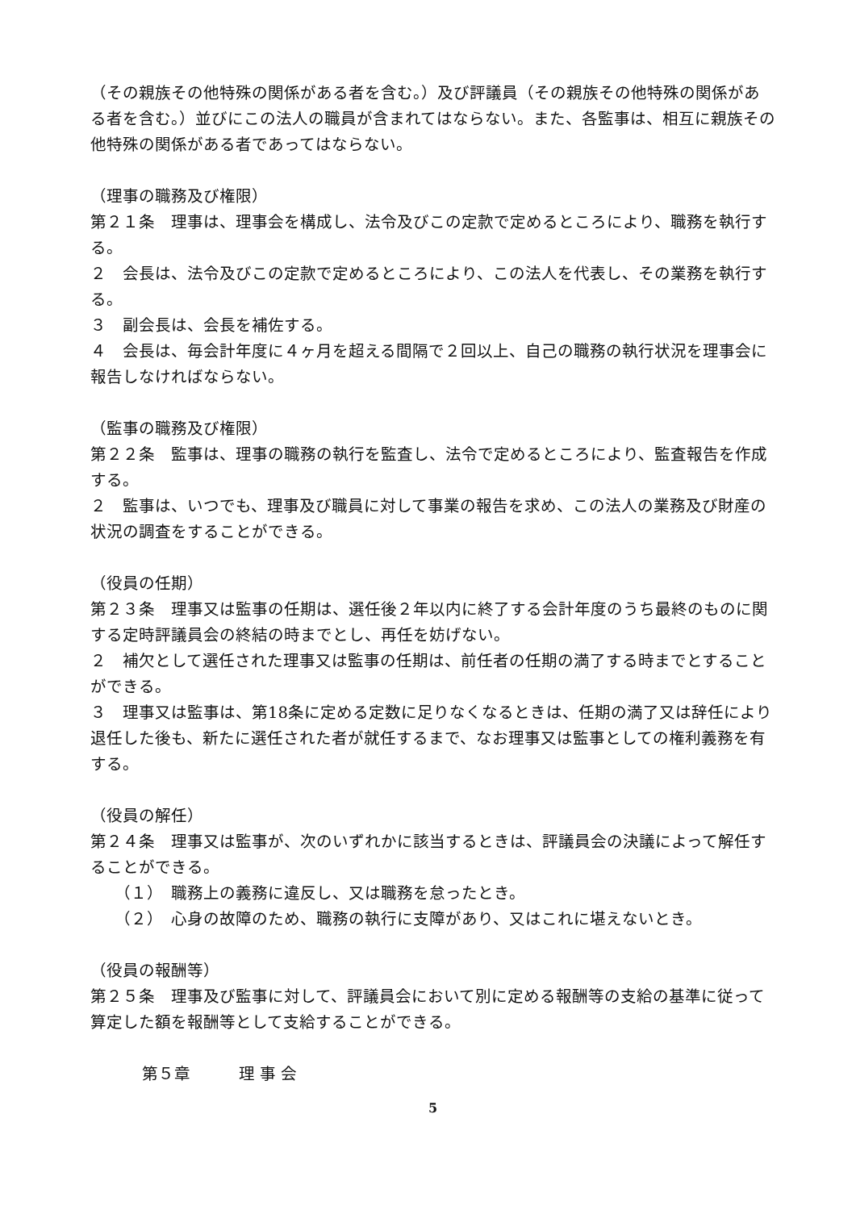（その親族その他特殊の関係がある者を含む。）及び評議員（その親族その他特殊の関係がある者を含む。）並びにこの法人の職員が含まれてはならない。また、各監事は、相互に親族その他特殊の関係がある者であってはならない。
（理事の職務及び権限）
第２１条　理事は、理事会を構成し、法令及びこの定款で定めるところにより、職務を執行する。
２　会長は、法令及びこの定款で定めるところにより、この法人を代表し、その業務を執行する。
３　副会長は、会長を補佐する。
４　会長は、毎会計年度に４ヶ月を超える間隔で２回以上、自己の職務の執行状況を理事会に報告しなければならない。
（監事の職務及び権限）
第２２条　監事は、理事の職務の執行を監査し、法令で定めるところにより、監査報告を作成する。
２　監事は、いつでも、理事及び職員に対して事業の報告を求め、この法人の業務及び財産の状況の調査をすることができる。
（役員の任期）
第２３条　理事又は監事の任期は、選任後２年以内に終了する会計年度のうち最終のものに関する定時評議員会の終結の時までとし、再任を妨げない。
２　補欠として選任された理事又は監事の任期は、前任者の任期の満了する時までとすることができる。
３　理事又は監事は、第18条に定める定数に足りなくなるときは、任期の満了又は辞任により退任した後も、新たに選任された者が就任するまで、なお理事又は監事としての権利義務を有する。
（役員の解任）
第２４条　理事又は監事が、次のいずれかに該当するときは、評議員会の決議によって解任することができる。
（１）　職務上の義務に違反し、又は職務を怠ったとき。
（２）　心身の故障のため、職務の執行に支障があり、又はこれに堪えないとき。
（役員の報酬等）
第２５条　理事及び監事に対して、評議員会において別に定める報酬等の支給の基準に従って算定した額を報酬等として支給することができる。
第５章　　　理 事 会
5